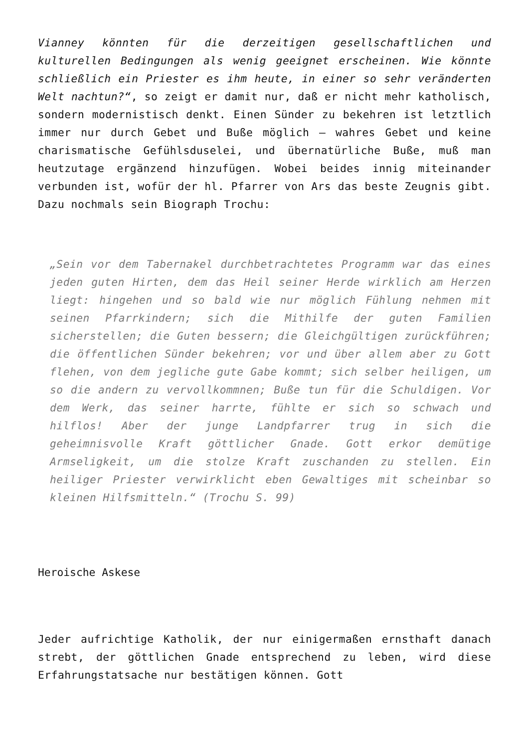Vianney könnten für die derzeitigen gesellschaftlichen und kulturellen Bedingungen als wenig geeignet erscheinen. Wie könnte schließlich ein Priester es ihm heute, in einer so sehr veränderten Welt nachtun?“, so zeigt er damit nur, daß er nicht mehr katholisch, sondern modernistisch denkt. Einen Sünder zu bekehren ist letztlich immer nur durch Gebet und Buße möglich – wahres Gebet und keine charismatische Gefühlsduselei, und übernatürliche Buße, muß man heutzutage ergänzend hinzufügen. Wobei beides innig miteinander verbunden ist, wofür der hl. Pfarrer von Ars das beste Zeugnis gibt. Dazu nochmals sein Biograph Trochu:
„Sein vor dem Tabernakel durchbetrachtetes Programm war das eines jeden guten Hirten, dem das Heil seiner Herde wirklich am Herzen liegt: hingehen und so bald wie nur möglich Fühlung nehmen mit seinen Pfarrkindern; sich die Mithilfe der guten Familien sicherstellen; die Guten bessern; die Gleichgültigen zurückführen; die öffentlichen Sünder bekehren; vor und über allem aber zu Gott flehen, von dem jegliche gute Gabe kommt; sich selber heiligen, um so die andern zu vervollkommnen; Buße tun für die Schuldigen. Vor dem Werk, das seiner harrte, fühlte er sich so schwach und hilflos! Aber der junge Landpfarrer trug in sich die geheimnisvolle Kraft göttlicher Gnade. Gott erkor demütige Armseligkeit, um die stolze Kraft zuschanden zu stellen. Ein heiliger Priester verwirklicht eben Gewaltiges mit scheinbar so kleinen Hilfsmitteln.“ (Trochu S. 99)
Heroische Askese
Jeder aufrichtige Katholik, der nur einigermaßen ernsthaft danach strebt, der göttlichen Gnade entsprechend zu leben, wird diese Erfahrungstatsache nur bestätigen können. Gott